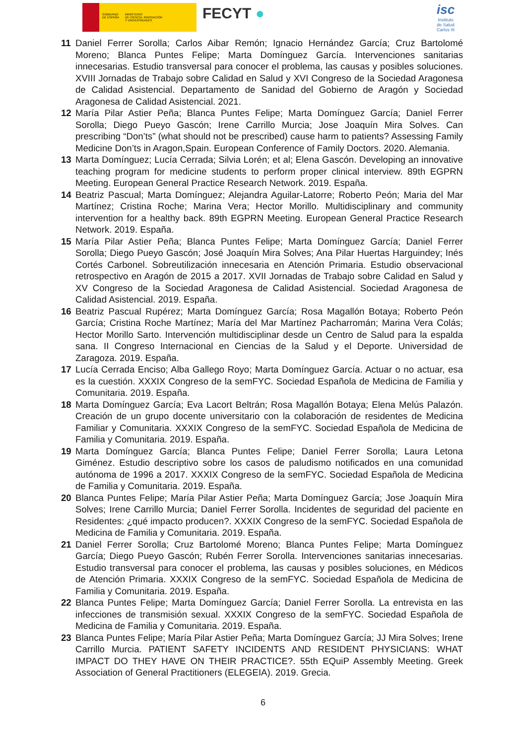GOBIERNO
DE ESPAÑA
MINISTERIO
DE CIENCIA, INNOVACIÓN
Y UNIVERSIDADES
FECYT ●
isc
Instituto
de Salud
Carlos III
11 Daniel Ferrer Sorolla; Carlos Aibar Remón; Ignacio Hernández García; Cruz Bartolomé Moreno; Blanca Puntes Felipe; Marta Domínguez García. Intervenciones sanitarias innecesarias. Estudio transversal para conocer el problema, las causas y posibles soluciones. XVIII Jornadas de Trabajo sobre Calidad en Salud y XVI Congreso de la Sociedad Aragonesa de Calidad Asistencial. Departamento de Sanidad del Gobierno de Aragón y Sociedad Aragonesa de Calidad Asistencial. 2021.
12 María Pilar Astier Peña; Blanca Puntes Felipe; Marta Domínguez García; Daniel Ferrer Sorolla; Diego Pueyo Gascón; Irene Carrillo Murcia; Jose Joaquín Mira Solves. Can prescribing “Don’ts” (what should not be prescribed) cause harm to patients? Assessing Family Medicine Don’ts in Aragon,Spain. European Conference of Family Doctors. 2020. Alemania.
13 Marta Domínguez; Lucía Cerrada; Silvia Lorén; et al; Elena Gascón. Developing an innovative teaching program for medicine students to perform proper clinical interview. 89th EGPRN Meeting. European General Practice Research Network. 2019. España.
14 Beatriz Pascual; Marta Domínguez; Alejandra Aguilar-Latorre; Roberto Peón; Maria del Mar Martínez; Cristina Roche; Marina Vera; Hector Morillo. Multidisciplinary and community intervention for a healthy back. 89th EGPRN Meeting. European General Practice Research Network. 2019. España.
15 María Pilar Astier Peña; Blanca Puntes Felipe; Marta Domínguez García; Daniel Ferrer Sorolla; Diego Pueyo Gascón; José Joaquín Mira Solves; Ana Pilar Huertas Harguindey; Inés Cortés Carbonel. Sobreutilización innecesaria en Atención Primaria. Estudio observacional retrospectivo en Aragón de 2015 a 2017. XVII Jornadas de Trabajo sobre Calidad en Salud y XV Congreso de la Sociedad Aragonesa de Calidad Asistencial. Sociedad Aragonesa de Calidad Asistencial. 2019. España.
16 Beatriz Pascual Rupérez; Marta Domínguez García; Rosa Magallón Botaya; Roberto Peón García; Cristina Roche Martínez; María del Mar Martínez Pacharromán; Marina Vera Colás; Hector Morillo Sarto. Intervención multidisciplinar desde un Centro de Salud para la espalda sana. II Congreso Internacional en Ciencias de la Salud y el Deporte. Universidad de Zaragoza. 2019. España.
17 Lucía Cerrada Enciso; Alba Gallego Royo; Marta Domínguez García. Actuar o no actuar, esa es la cuestión. XXXIX Congreso de la semFYC. Sociedad Española de Medicina de Familia y Comunitaria. 2019. España.
18 Marta Domínguez García; Eva Lacort Beltrán; Rosa Magallón Botaya; Elena Melús Palazón. Creación de un grupo docente universitario con la colaboración de residentes de Medicina Familiar y Comunitaria. XXXIX Congreso de la semFYC. Sociedad Española de Medicina de Familia y Comunitaria. 2019. España.
19 Marta Domínguez García; Blanca Puntes Felipe; Daniel Ferrer Sorolla; Laura Letona Giménez. Estudio descriptivo sobre los casos de paludismo notificados en una comunidad autónoma de 1996 a 2017. XXXIX Congreso de la semFYC. Sociedad Española de Medicina de Familia y Comunitaria. 2019. España.
20 Blanca Puntes Felipe; María Pilar Astier Peña; Marta Domínguez García; Jose Joaquín Mira Solves; Irene Carrillo Murcia; Daniel Ferrer Sorolla. Incidentes de seguridad del paciente en Residentes: ¿qué impacto producen?. XXXIX Congreso de la semFYC. Sociedad Española de Medicina de Familia y Comunitaria. 2019. España.
21 Daniel Ferrer Sorolla; Cruz Bartolomé Moreno; Blanca Puntes Felipe; Marta Domínguez García; Diego Pueyo Gascón; Rubén Ferrer Sorolla. Intervenciones sanitarias innecesarias. Estudio transversal para conocer el problema, las causas y posibles soluciones, en Médicos de Atención Primaria. XXXIX Congreso de la semFYC. Sociedad Española de Medicina de Familia y Comunitaria. 2019. España.
22 Blanca Puntes Felipe; Marta Domínguez García; Daniel Ferrer Sorolla. La entrevista en las infecciones de transmisión sexual. XXXIX Congreso de la semFYC. Sociedad Española de Medicina de Familia y Comunitaria. 2019. España.
23 Blanca Puntes Felipe; María Pilar Astier Peña; Marta Domínguez García; JJ Mira Solves; Irene Carrillo Murcia. PATIENT SAFETY INCIDENTS AND RESIDENT PHYSICIANS: WHAT IMPACT DO THEY HAVE ON THEIR PRACTICE?. 55th EQuiP Assembly Meeting. Greek Association of General Practitioners (ELEGEIA). 2019. Grecia.
6